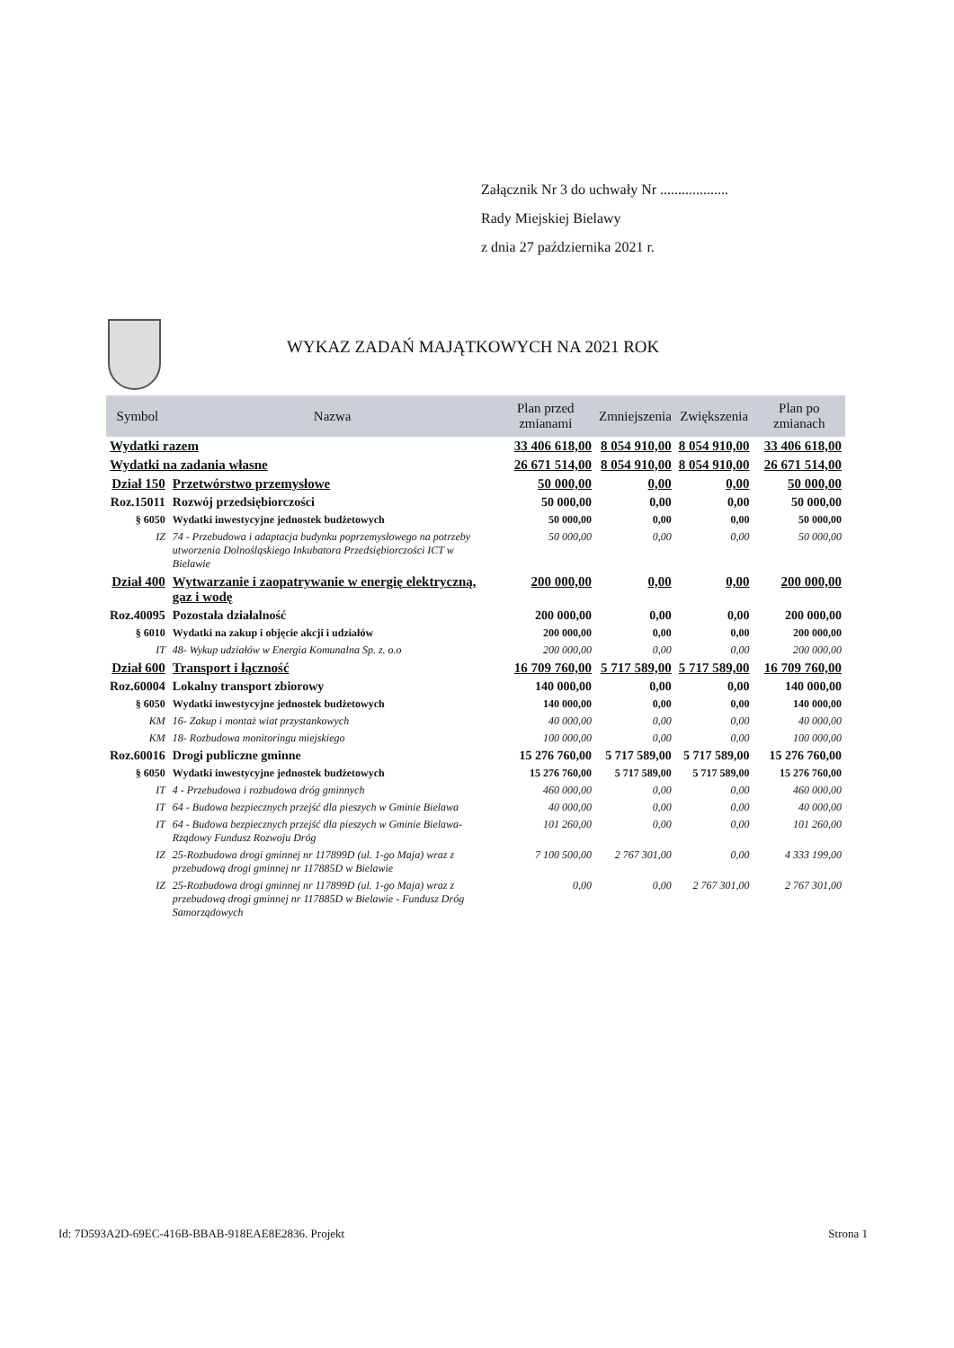Załącznik Nr 3 do uchwały Nr ...................
Rady Miejskiej Bielawy
z dnia 27 października 2021 r.
WYKAZ ZADAŃ MAJĄTKOWYCH NA 2021 ROK
| Symbol | Nazwa | Plan przed zmianami | Zmniejszenia | Zwiększenia | Plan po zmianach |
| --- | --- | --- | --- | --- | --- |
| Wydatki razem | | 33 406 618,00 | 8 054 910,00 | 8 054 910,00 | 33 406 618,00 |
| Wydatki na zadania własne | | 26 671 514,00 | 8 054 910,00 | 8 054 910,00 | 26 671 514,00 |
| Dział 150 | Przetwórstwo przemysłowe | 50 000,00 | 0,00 | 0,00 | 50 000,00 |
| Roz.15011 | Rozwój przedsiębiorczości | 50 000,00 | 0,00 | 0,00 | 50 000,00 |
| § 6050 | Wydatki inwestycyjne jednostek budżetowych | 50 000,00 | 0,00 | 0,00 | 50 000,00 |
| IZ | 74 - Przebudowa i adaptacja budynku poprzemysłowego na potrzeby utworzenia Dolnośląskiego Inkubatora Przedsiębiorczości ICT w Bielawie | 50 000,00 | 0,00 | 0,00 | 50 000,00 |
| Dział 400 | Wytwarzanie i zaopatrywanie w energię elektryczną, gaz i wodę | 200 000,00 | 0,00 | 0,00 | 200 000,00 |
| Roz.40095 | Pozostała działalność | 200 000,00 | 0,00 | 0,00 | 200 000,00 |
| § 6010 | Wydatki na zakup i objęcie akcji i udziałów | 200 000,00 | 0,00 | 0,00 | 200 000,00 |
| IT | 48- Wykup udziałów w Energia Komunalna Sp. z. o.o | 200 000,00 | 0,00 | 0,00 | 200 000,00 |
| Dział 600 | Transport i łączność | 16 709 760,00 | 5 717 589,00 | 5 717 589,00 | 16 709 760,00 |
| Roz.60004 | Lokalny transport zbiorowy | 140 000,00 | 0,00 | 0,00 | 140 000,00 |
| § 6050 | Wydatki inwestycyjne jednostek budżetowych | 140 000,00 | 0,00 | 0,00 | 140 000,00 |
| KM | 16- Zakup i montaż wiat przystankowych | 40 000,00 | 0,00 | 0,00 | 40 000,00 |
| KM | 18- Rozbudowa monitoringu miejskiego | 100 000,00 | 0,00 | 0,00 | 100 000,00 |
| Roz.60016 | Drogi publiczne gminne | 15 276 760,00 | 5 717 589,00 | 5 717 589,00 | 15 276 760,00 |
| § 6050 | Wydatki inwestycyjne jednostek budżetowych | 15 276 760,00 | 5 717 589,00 | 5 717 589,00 | 15 276 760,00 |
| IT | 4 - Przebudowa i rozbudowa dróg gminnych | 460 000,00 | 0,00 | 0,00 | 460 000,00 |
| IT | 64 - Budowa bezpiecznych przejść dla pieszych w Gminie Bielawa | 40 000,00 | 0,00 | 0,00 | 40 000,00 |
| IT | 64 - Budowa bezpiecznych przejść dla pieszych w Gminie Bielawa- Rządowy Fundusz Rozwoju Dróg | 101 260,00 | 0,00 | 0,00 | 101 260,00 |
| IZ | 25-Rozbudowa drogi gminnej nr 117899D (ul. 1-go Maja) wraz z przebudową drogi gminnej nr 117885D w Bielawie | 7 100 500,00 | 2 767 301,00 | 0,00 | 4 333 199,00 |
| IZ | 25-Rozbudowa drogi gminnej nr 117899D (ul. 1-go Maja) wraz z przebudową drogi gminnej nr 117885D w Bielawie - Fundusz Dróg Samorządowych | 0,00 | 0,00 | 2 767 301,00 | 2 767 301,00 |
Id: 7D593A2D-69EC-416B-BBAB-918EAE8E2836. Projekt Strona 1